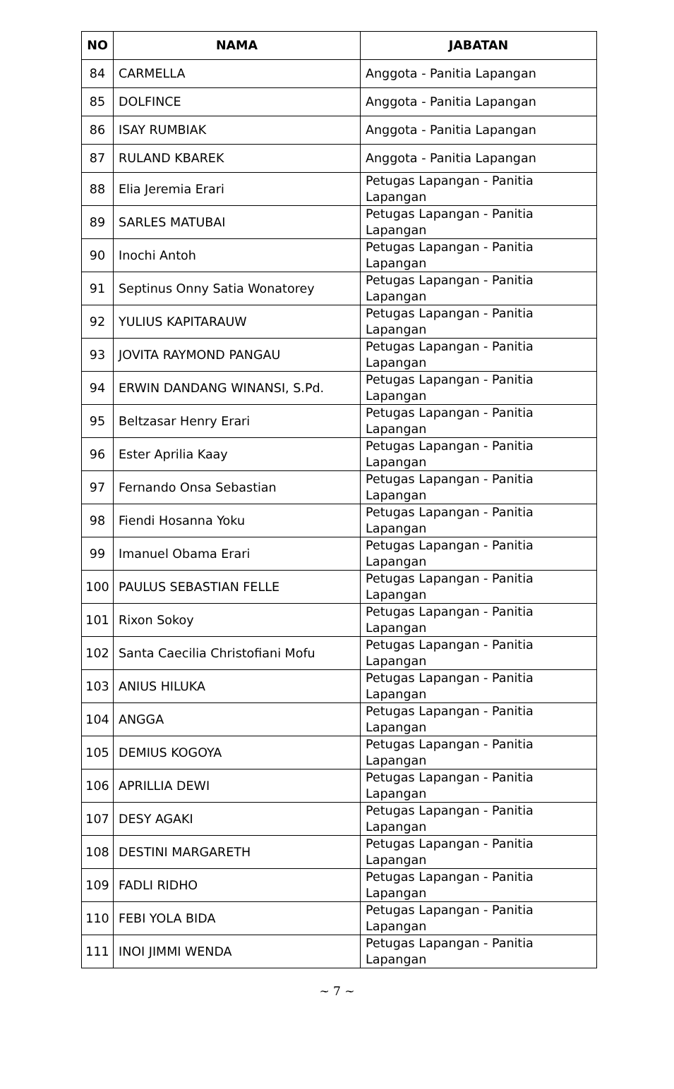| NO | NAMA | JABATAN |
| --- | --- | --- |
| 84 | CARMELLA | Anggota - Panitia Lapangan |
| 85 | DOLFINCE | Anggota - Panitia Lapangan |
| 86 | ISAY RUMBIAK | Anggota - Panitia Lapangan |
| 87 | RULAND KBAREK | Anggota - Panitia Lapangan |
| 88 | Elia Jeremia Erari | Petugas Lapangan - Panitia Lapangan |
| 89 | SARLES MATUBAI | Petugas Lapangan - Panitia Lapangan |
| 90 | Inochi Antoh | Petugas Lapangan - Panitia Lapangan |
| 91 | Septinus Onny Satia Wonatorey | Petugas Lapangan - Panitia Lapangan |
| 92 | YULIUS KAPITARAUW | Petugas Lapangan - Panitia Lapangan |
| 93 | JOVITA RAYMOND PANGAU | Petugas Lapangan - Panitia Lapangan |
| 94 | ERWIN DANDANG WINANSI, S.Pd. | Petugas Lapangan - Panitia Lapangan |
| 95 | Beltzasar Henry Erari | Petugas Lapangan - Panitia Lapangan |
| 96 | Ester Aprilia Kaay | Petugas Lapangan - Panitia Lapangan |
| 97 | Fernando Onsa Sebastian | Petugas Lapangan - Panitia Lapangan |
| 98 | Fiendi Hosanna Yoku | Petugas Lapangan - Panitia Lapangan |
| 99 | Imanuel Obama Erari | Petugas Lapangan - Panitia Lapangan |
| 100 | PAULUS SEBASTIAN FELLE | Petugas Lapangan - Panitia Lapangan |
| 101 | Rixon Sokoy | Petugas Lapangan - Panitia Lapangan |
| 102 | Santa Caecilia Christofiani Mofu | Petugas Lapangan - Panitia Lapangan |
| 103 | ANIUS HILUKA | Petugas Lapangan - Panitia Lapangan |
| 104 | ANGGA | Petugas Lapangan - Panitia Lapangan |
| 105 | DEMIUS KOGOYA | Petugas Lapangan - Panitia Lapangan |
| 106 | APRILLIA DEWI | Petugas Lapangan - Panitia Lapangan |
| 107 | DESY AGAKI | Petugas Lapangan - Panitia Lapangan |
| 108 | DESTINI MARGARETH | Petugas Lapangan - Panitia Lapangan |
| 109 | FADLI RIDHO | Petugas Lapangan - Panitia Lapangan |
| 110 | FEBI YOLA BIDA | Petugas Lapangan - Panitia Lapangan |
| 111 | INOI JIMMI WENDA | Petugas Lapangan - Panitia Lapangan |
~ 7 ~